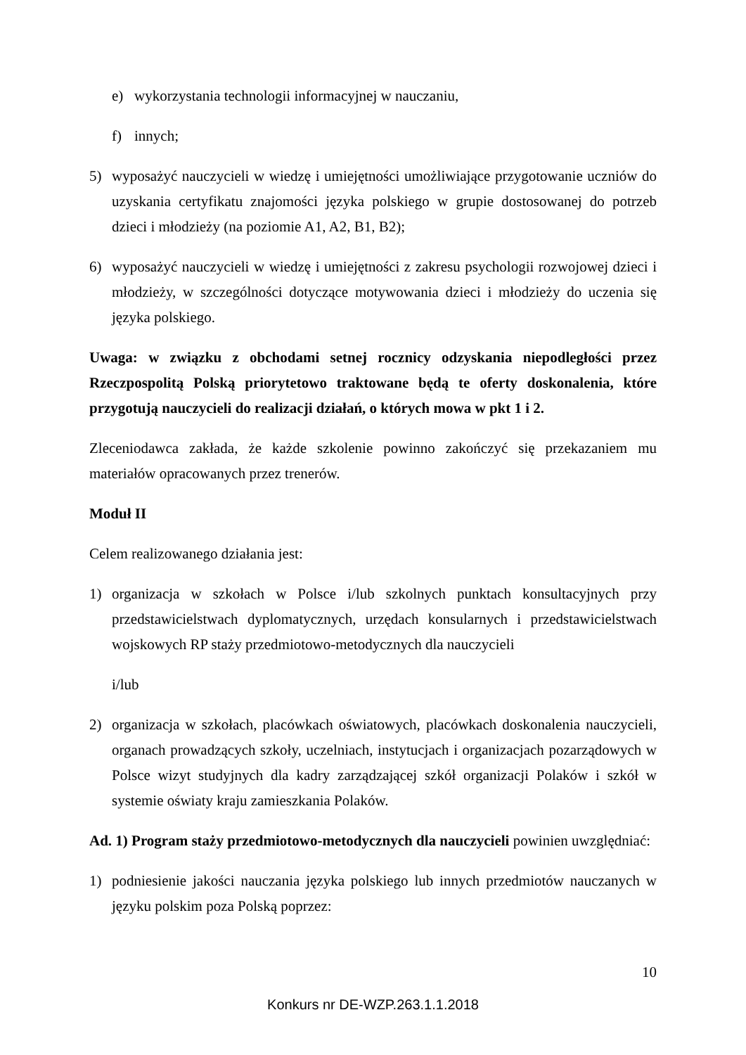e) wykorzystania technologii informacyjnej w nauczaniu,
f) innych;
5) wyposażyć nauczycieli w wiedzę i umiejętności umożliwiające przygotowanie uczniów do uzyskania certyfikatu znajomości języka polskiego w grupie dostosowanej do potrzeb dzieci i młodzieży (na poziomie A1, A2, B1, B2);
6) wyposażyć nauczycieli w wiedzę i umiejętności z zakresu psychologii rozwojowej dzieci i młodzieży, w szczególności dotyczące motywowania dzieci i młodzieży do uczenia się języka polskiego.
Uwaga: w związku z obchodami setnej rocznicy odzyskania niepodległości przez Rzeczpospolitą Polską priorytetowo traktowane będą te oferty doskonalenia, które przygotują nauczycieli do realizacji działań, o których mowa w pkt 1 i 2.
Zleceniodawca zakłada, że każde szkolenie powinno zakończyć się przekazaniem mu materiałów opracowanych przez trenerów.
Moduł II
Celem realizowanego działania jest:
1) organizacja w szkołach w Polsce i/lub szkolnych punktach konsultacyjnych przy przedstawicielstwach dyplomatycznych, urzędach konsularnych i przedstawicielstwach wojskowych RP staży przedmiotowo-metodycznych dla nauczycieli
i/lub
2) organizacja w szkołach, placówkach oświatowych, placówkach doskonalenia nauczycieli, organach prowadzących szkoły, uczelniach, instytucjach i organizacjach pozarządowych w Polsce wizyt studyjnych dla kadry zarządzającej szkół organizacji Polaków i szkół w systemie oświaty kraju zamieszkania Polaków.
Ad. 1) Program staży przedmiotowo-metodycznych dla nauczycieli powinien uwzględniać:
1) podniesienie jakości nauczania języka polskiego lub innych przedmiotów nauczanych w języku polskim poza Polską poprzez:
10
Konkurs nr DE-WZP.263.1.1.2018